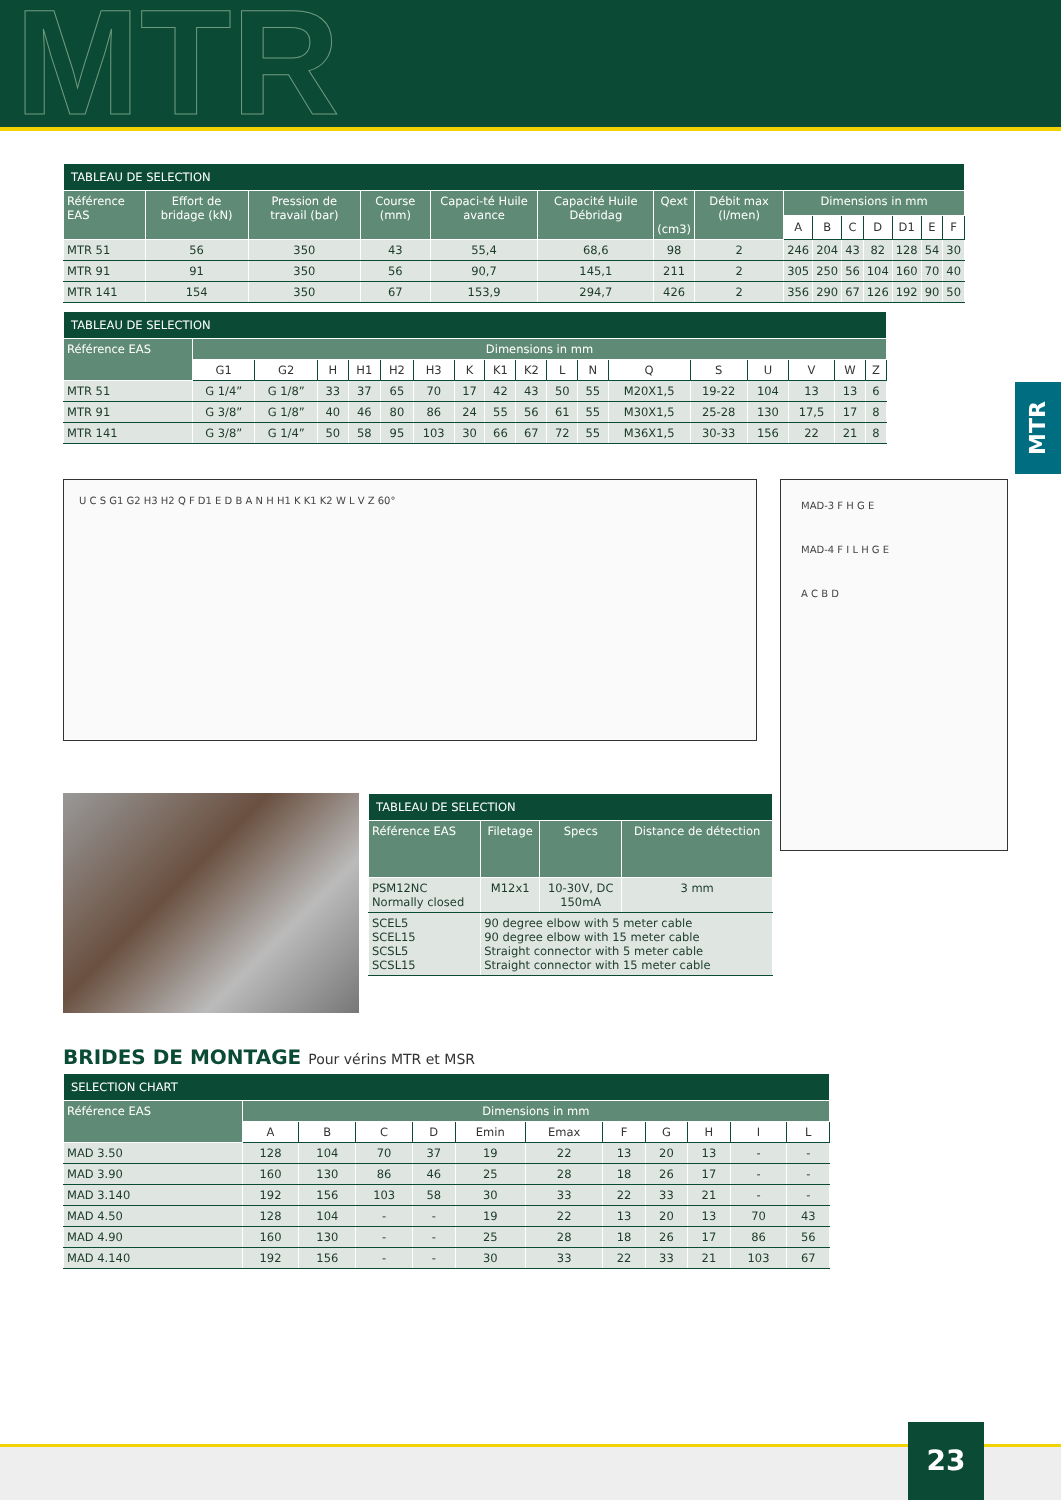MTR
MTR
| TABLEAU DE SELECTION | | | | | | | | | | | | | | |
| --- | --- | --- | --- | --- | --- | --- | --- | --- | --- | --- | --- | --- | --- | --- |
| Référence EAS | Effort de bridage (kN) | Pression de travail (bar) | Course (mm) | Capaci-té Huile avance | Capacité Huile Débridag | Qext (cm3) | Débit max (l/men) | Dimensions in mm | | | | | | |
| | | | | | | | | A | B | C | D | D1 | E | F |
| MTR 51 | 56 | 350 | 43 | 55,4 | 68,6 | 98 | 2 | 246 | 204 | 43 | 82 | 128 | 54 | 30 |
| MTR 91 | 91 | 350 | 56 | 90,7 | 145,1 | 211 | 2 | 305 | 250 | 56 | 104 | 160 | 70 | 40 |
| MTR 141 | 154 | 350 | 67 | 153,9 | 294,7 | 426 | 2 | 356 | 290 | 67 | 126 | 192 | 90 | 50 |
| TABLEAU DE SELECTION | | | | | | | | | | | | | | | | | |
| --- | --- | --- | --- | --- | --- | --- | --- | --- | --- | --- | --- | --- | --- | --- | --- | --- | --- |
| Référence EAS | Dimensions in mm | | | | | | | | | | | | | | | | |
| | G1 | G2 | H | H1 | H2 | H3 | K | K1 | K2 | L | N | Q | S | U | V | W | Z |
| MTR 51 | G 1/4” | G 1/8” | 33 | 37 | 65 | 70 | 17 | 42 | 43 | 50 | 55 | M20X1,5 | 19-22 | 104 | 13 | 13 | 6 |
| MTR 91 | G 3/8” | G 1/8” | 40 | 46 | 80 | 86 | 24 | 55 | 56 | 61 | 55 | M30X1,5 | 25-28 | 130 | 17,5 | 17 | 8 |
| MTR 141 | G 3/8” | G 1/4” | 50 | 58 | 95 | 103 | 30 | 66 | 67 | 72 | 55 | M36X1,5 | 30-33 | 156 | 22 | 21 | 8 |
U C S G1 G2 H3 H2 Q F D1 E D B A N H H1 K K1 K2 W L V Z 60°
MAD-3 F H G E
MAD-4 F I L H G E
A C B D
| TABLEAU DE SELECTION | | | |
| --- | --- | --- | --- |
| Référence EAS | Filetage | Specs | Distance de détection |
| PSM12NC Normally closed | M12x1 | 10-30V, DC 150mA | 3 mm |
| SCEL5 SCEL15 SCSL5 SCSL15 | 90 degree elbow with 5 meter cable 90 degree elbow with 15 meter cable Straight connector with 5 meter cable Straight connector with 15 meter cable | | |
BRIDES DE MONTAGE Pour vérins MTR et MSR
| SELECTION CHART | | | | | | | | | | | |
| --- | --- | --- | --- | --- | --- | --- | --- | --- | --- | --- | --- |
| Référence EAS | Dimensions in mm | | | | | | | | | | |
| | A | B | C | D | Emin | Emax | F | G | H | I | L |
| MAD 3.50 | 128 | 104 | 70 | 37 | 19 | 22 | 13 | 20 | 13 | - | - |
| MAD 3.90 | 160 | 130 | 86 | 46 | 25 | 28 | 18 | 26 | 17 | - | - |
| MAD 3.140 | 192 | 156 | 103 | 58 | 30 | 33 | 22 | 33 | 21 | - | - |
| MAD 4.50 | 128 | 104 | - | - | 19 | 22 | 13 | 20 | 13 | 70 | 43 |
| MAD 4.90 | 160 | 130 | - | - | 25 | 28 | 18 | 26 | 17 | 86 | 56 |
| MAD 4.140 | 192 | 156 | - | - | 30 | 33 | 22 | 33 | 21 | 103 | 67 |
23